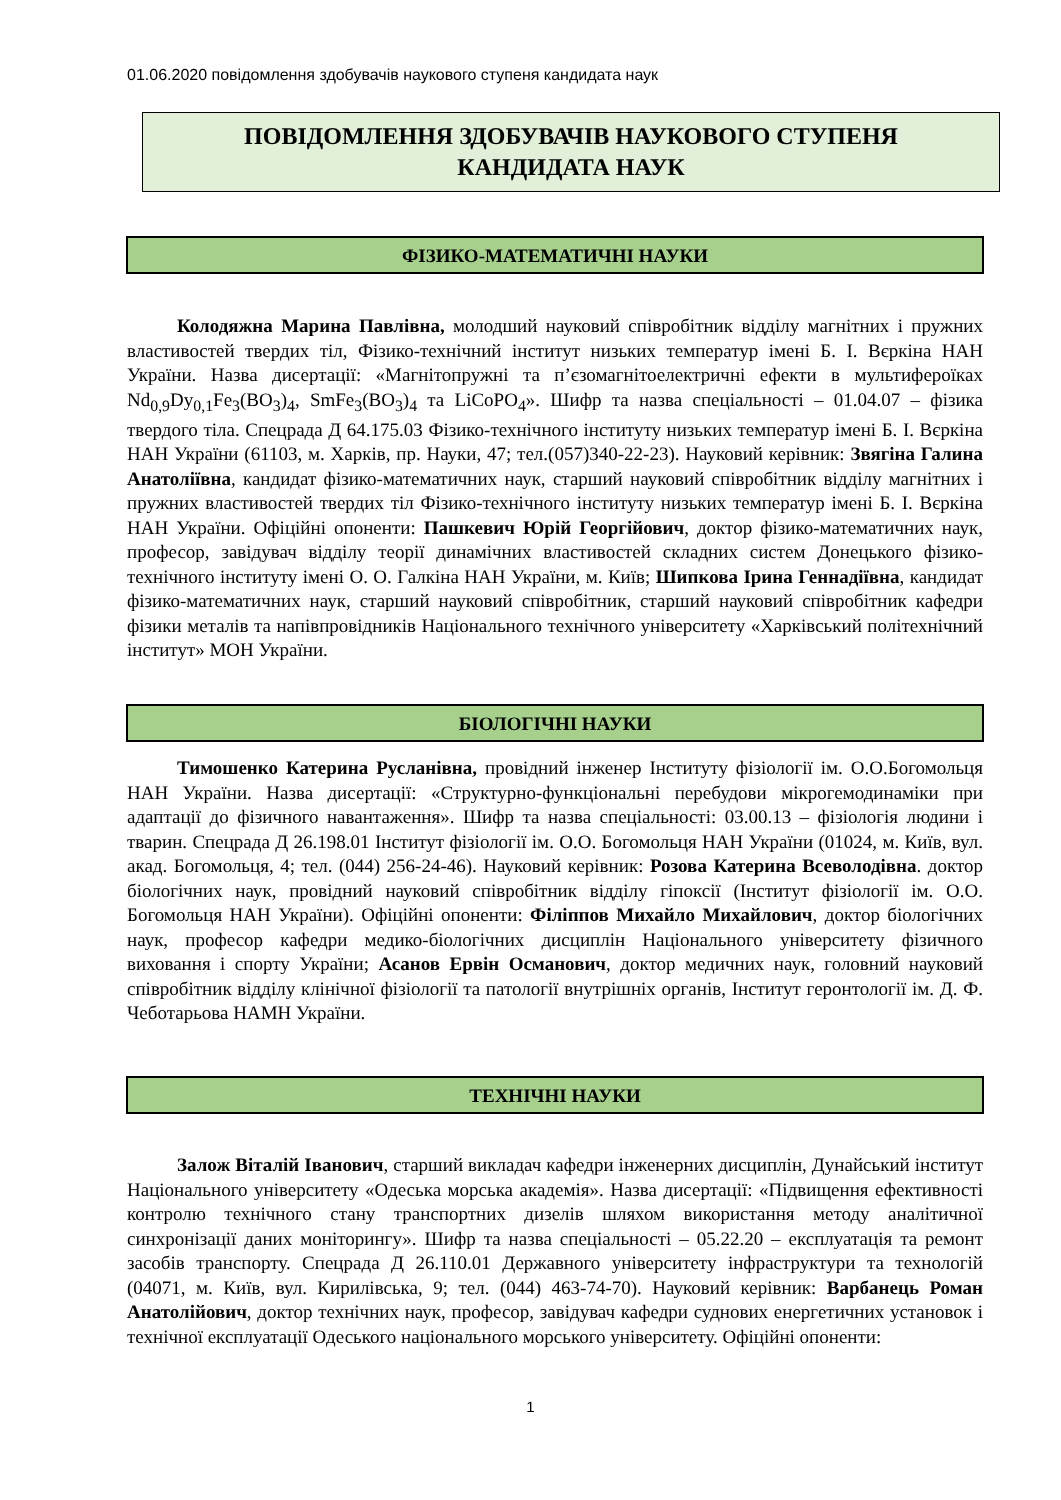01.06.2020 повідомлення здобувачів наукового ступеня кандидата наук
ПОВІДОМЛЕННЯ ЗДОБУВАЧІВ НАУКОВОГО СТУПЕНЯ
КАНДИДАТА НАУК
ФІЗИКО-МАТЕМАТИЧНІ НАУКИ
Колодяжна Марина Павлівна, молодший науковий співробітник відділу магнітних і пружних властивостей твердих тіл, Фізико-технічний інститут низьких температур імені Б. І. Вєркіна НАН України. Назва дисертації: «Магнітопружні та п’єзомагнітоелектричні ефекти в мультифероїках Nd<sub>0,9</sub>Dy<sub>0,1</sub>Fe<sub>3</sub>(BO<sub>3</sub>)<sub>4</sub>, SmFe<sub>3</sub>(BO<sub>3</sub>)<sub>4</sub> та LiCoPO<sub>4</sub>». Шифр та назва спеціальності – 01.04.07 – фізика твердого тіла. Спецрада Д 64.175.03 Фізико-технічного інституту низьких температур імені Б. І. Вєркіна НАН України (61103, м. Харків, пр. Науки, 47; тел.(057)340-22-23). Науковий керівник: Звягіна Галина Анатоліївна, кандидат фізико-математичних наук, старший науковий співробітник відділу магнітних і пружних властивостей твердих тіл Фізико-технічного інституту низьких температур імені Б. І. Вєркіна НАН України. Офіційні опоненти: Пашкевич Юрій Георгійович, доктор фізико-математичних наук, професор, завідувач відділу теорії динамічних властивостей складних систем Донецького фізико-технічного інституту імені О. О. Галкіна НАН України, м. Київ; Шипкова Ірина Геннадіївна, кандидат фізико-математичних наук, старший науковий співробітник, старший науковий співробітник кафедри фізики металів та напівпровідників Національного технічного університету «Харківський політехнічний інститут» МОН України.
БІОЛОГІЧНІ НАУКИ
Тимошенко Катерина Русланівна, провідний інженер Інституту фізіології ім. О.О.Богомольця НАН України. Назва дисертації: «Структурно-функціональні перебудови мікрогемодинаміки при адаптації до фізичного навантаження». Шифр та назва спеціальності: 03.00.13 – фізіологія людини і тварин. Спецрада Д 26.198.01 Інститут фізіології ім. О.О. Богомольця НАН України (01024, м. Київ, вул. акад. Богомольця, 4; тел. (044) 256-24-46). Науковий керівник: Розова Катерина Всеволодівна. доктор біологічних наук, провідний науковий співробітник відділу гіпоксії (Інститут фізіології ім. О.О. Богомольця НАН України). Офіційні опоненти: Філіппов Михайло Михайлович, доктор біологічних наук, професор кафедри медико-біологічних дисциплін Національного університету фізичного виховання і спорту України; Асанов Ервін Османович, доктор медичних наук, головний науковий співробітник відділу клінічної фізіології та патології внутрішніх органів, Інститут геронтології ім. Д. Ф. Чеботарьова НАМН України.
ТЕХНІЧНІ НАУКИ
Залож Віталій Іванович, старший викладач кафедри інженерних дисциплін, Дунайський інститут Національного університету «Одеська морська академія». Назва дисертації: «Підвищення ефективності контролю технічного стану транспортних дизелів шляхом використання методу аналітичної синхронізації даних моніторингу». Шифр та назва спеціальності – 05.22.20 – експлуатація та ремонт засобів транспорту. Спецрада Д 26.110.01 Державного університету інфраструктури та технологій (04071, м. Київ, вул. Кирилівська, 9; тел. (044) 463-74-70). Науковий керівник: Варбанець Роман Анатолійович, доктор технічних наук, професор, завідувач кафедри суднових енергетичних установок і технічної експлуатації Одеського національного морського університету. Офіційні опоненти:
1